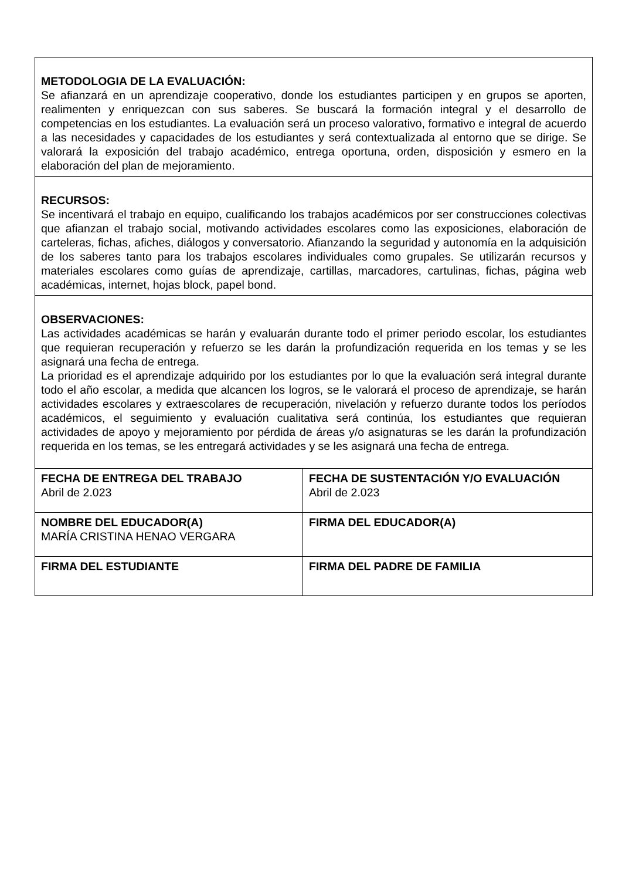| METODOLOGIA DE LA EVALUACIÓN: Se afianzará en un aprendizaje cooperativo, donde los estudiantes participen y en grupos se aporten, realimenten y enriquezcan con sus saberes. Se buscará la formación integral y el desarrollo de competencias en los estudiantes. La evaluación será un proceso valorativo, formativo e integral de acuerdo a las necesidades y capacidades de los estudiantes y será contextualizada al entorno que se dirige. Se valorará la exposición del trabajo académico, entrega oportuna, orden, disposición y esmero en la elaboración del plan de mejoramiento. | |
| RECURSOS: Se incentivará el trabajo en equipo, cualificando los trabajos académicos por ser construcciones colectivas que afianzan el trabajo social, motivando actividades escolares como las exposiciones, elaboración de carteleras, fichas, afiches, diálogos y conversatorio. Afianzando la seguridad y autonomía en la adquisición de los saberes tanto para los trabajos escolares individuales como grupales. Se utilizarán recursos y materiales escolares como guías de aprendizaje, cartillas, marcadores, cartulinas, fichas, página web académicas, internet, hojas block, papel bond. | |
| OBSERVACIONES: Las actividades académicas se harán y evaluarán durante todo el primer periodo escolar, los estudiantes que requieran recuperación y refuerzo se les darán la profundización requerida en los temas y se les asignará una fecha de entrega. La prioridad es el aprendizaje adquirido por los estudiantes por lo que la evaluación será integral durante todo el año escolar, a medida que alcancen los logros, se le valorará el proceso de aprendizaje, se harán actividades escolares y extraescolares de recuperación, nivelación y refuerzo durante todos los períodos académicos, el seguimiento y evaluación cualitativa será continúa, los estudiantes que requieran actividades de apoyo y mejoramiento por pérdida de áreas y/o asignaturas se les darán la profundización requerida en los temas, se les entregará actividades y se les asignará una fecha de entrega. | |
| FECHA DE ENTREGA DEL TRABAJO Abril de 2.023 | FECHA DE SUSTENTACIÓN Y/O EVALUACIÓN Abril de 2.023 |
| NOMBRE DEL EDUCADOR(A) MARÍA CRISTINA HENAO VERGARA | FIRMA DEL EDUCADOR(A) |
| FIRMA DEL ESTUDIANTE | FIRMA DEL PADRE DE FAMILIA |